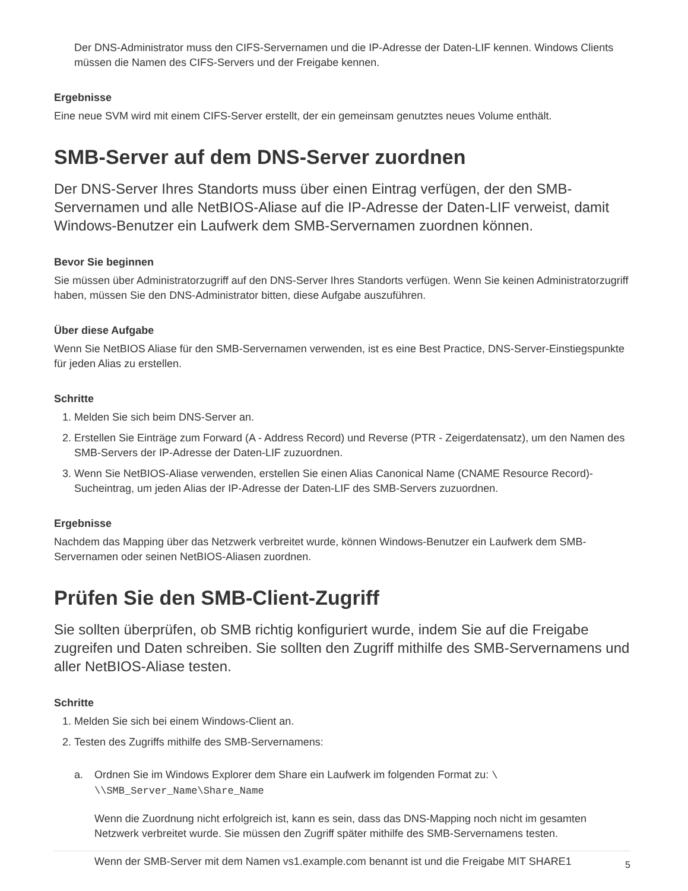Der DNS-Administrator muss den CIFS-Servernamen und die IP-Adresse der Daten-LIF kennen. Windows Clients müssen die Namen des CIFS-Servers und der Freigabe kennen.
Ergebnisse
Eine neue SVM wird mit einem CIFS-Server erstellt, der ein gemeinsam genutztes neues Volume enthält.
SMB-Server auf dem DNS-Server zuordnen
Der DNS-Server Ihres Standorts muss über einen Eintrag verfügen, der den SMB-Servernamen und alle NetBIOS-Aliase auf die IP-Adresse der Daten-LIF verweist, damit Windows-Benutzer ein Laufwerk dem SMB-Servernamen zuordnen können.
Bevor Sie beginnen
Sie müssen über Administratorzugriff auf den DNS-Server Ihres Standorts verfügen. Wenn Sie keinen Administratorzugriff haben, müssen Sie den DNS-Administrator bitten, diese Aufgabe auszuführen.
Über diese Aufgabe
Wenn Sie NetBIOS Aliase für den SMB-Servernamen verwenden, ist es eine Best Practice, DNS-Server-Einstiegspunkte für jeden Alias zu erstellen.
Schritte
1. Melden Sie sich beim DNS-Server an.
2. Erstellen Sie Einträge zum Forward (A - Address Record) und Reverse (PTR - Zeigerdatensatz), um den Namen des SMB-Servers der IP-Adresse der Daten-LIF zuzuordnen.
3. Wenn Sie NetBIOS-Aliase verwenden, erstellen Sie einen Alias Canonical Name (CNAME Resource Record)-Sucheintrag, um jeden Alias der IP-Adresse der Daten-LIF des SMB-Servers zuzuordnen.
Ergebnisse
Nachdem das Mapping über das Netzwerk verbreitet wurde, können Windows-Benutzer ein Laufwerk dem SMB-Servernamen oder seinen NetBIOS-Aliasen zuordnen.
Prüfen Sie den SMB-Client-Zugriff
Sie sollten überprüfen, ob SMB richtig konfiguriert wurde, indem Sie auf die Freigabe zugreifen und Daten schreiben. Sie sollten den Zugriff mithilfe des SMB-Servernamens und aller NetBIOS-Aliase testen.
Schritte
1. Melden Sie sich bei einem Windows-Client an.
2. Testen des Zugriffs mithilfe des SMB-Servernamens:
a. Ordnen Sie im Windows Explorer dem Share ein Laufwerk im folgenden Format zu: \ \\SMB_Server_Name\Share_Name
Wenn die Zuordnung nicht erfolgreich ist, kann es sein, dass das DNS-Mapping noch nicht im gesamten Netzwerk verbreitet wurde. Sie müssen den Zugriff später mithilfe des SMB-Servernamens testen.
Wenn der SMB-Server mit dem Namen vs1.example.com benannt ist und die Freigabe MIT SHARE1
5